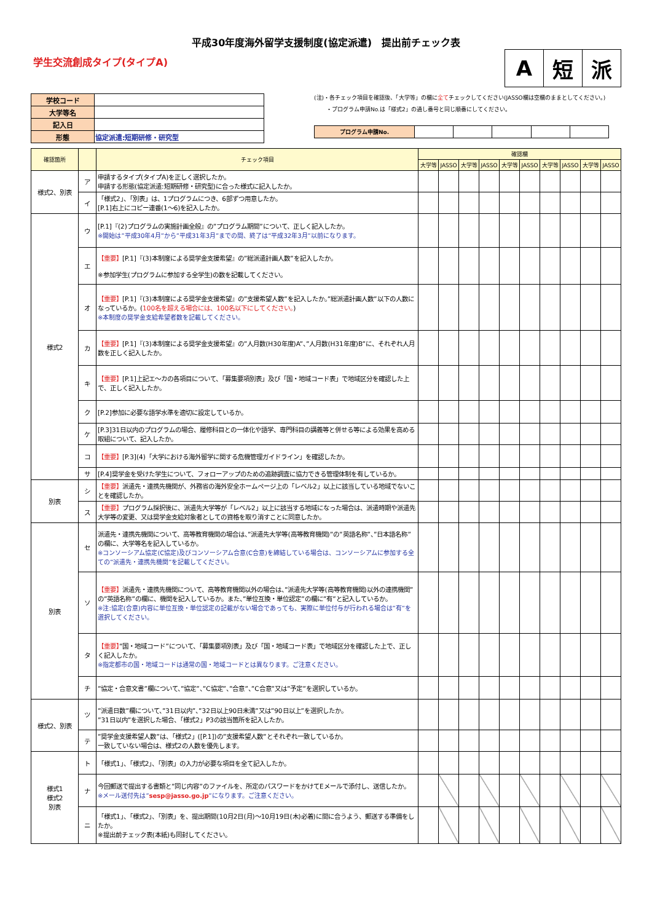平成30年度海外留学支援制度(協定派遣)　提出前チェック表
学生交流創成タイプ(タイプA)
| A | 短 | 派 |
| 学校コード | |
| 大学等名 | |
| 記入日 | |
| 形態 | 協定派遣:短期研修・研究型 |
(注)・各チェック項目を確認後、「大学等」の欄に全てチェックしてください(JASSO欄は空欄のままとしてください。)
・プログラム申請No.は「様式2」の通し番号と同じ順番にしてください。
| プログラム申請No. | | | | | |
| 確認箇所 | | チェック項目 | 確認欄 | | | | | | | | | |
| --- | --- | --- | --- | --- | --- | --- | --- | --- | --- | --- | --- | --- |
| | | | 大学等 | JASSO | 大学等 | JASSO | 大学等 | JASSO | 大学等 | JASSO | 大学等 | JASSO |
| 様式2、別表 | ア | 申請するタイプ(タイプA)を正しく選択したか。 申請する形態(協定派遣:短期研修・研究型)に合った様式に記入したか。 | | | | | | | | | | |
| | イ | 「様式2」、「別表」は、1プログラムにつき、6部ずつ用意したか。 [P.1]右上にコピー連番(1～6)を記入したか。 | | | | | | | | | | |
| 様式2 | ウ | [P.1]『(2)プログラムの実施計画全般』の”プログラム期間”について、正しく記入したか。 ※開始は”平成30年4月”から”平成31年3月”までの間、終了は”平成32年3月”以前になります。 | | | | | | | | | | |
| | エ | 【重要】 [P.1]『(3)本制度による奨学金支援希望』の”総派遣計画人数”を記入したか。 ※参加学生(プログラムに参加する全学生)の数を記載してください。 | | | | | | | | | | |
| | オ | 【重要】 [P.1]『(3)本制度による奨学金支援希望』の”支援希望人数”を記入したか。”総派遣計画人数”以下の人数になっているか。( 100名を超える場合には、100名以下にしてください。 ) ※本制度の奨学金支給希望者数を記載してください。 | | | | | | | | | | |
| | カ | 【重要】 [P.1]『(3)本制度による奨学金支援希望』の”人月数(H30年度)A”、”人月数(H31年度)B”に、それぞれ人月数を正しく記入したか。 | | | | | | | | | | |
| | キ | 【重要】 [P.1]上記エ～カの各項目について、「募集要項別表」及び「国・地域コード表」で地域区分を確認した上で、正しく記入したか。 | | | | | | | | | | |
| | ク | [P.2]参加に必要な語学水準を適切に設定しているか。 | | | | | | | | | | |
| | ケ | [P.3]31日以内のプログラムの場合、履修科目との一体化や語学、専門科目の講義等と併せる等による効果を高める取組について、記入したか。 | | | | | | | | | | |
| | コ | 【重要】 [P.3](4)「大学における海外留学に関する危機管理ガイドライン」を確認したか。 | | | | | | | | | | |
| | サ | [P.4]奨学金を受けた学生について、フォローアップのための追跡調査に協力できる管理体制を有しているか。 | | | | | | | | | | |
| 別表 | シ | 【重要】 派遣先・連携先機関が、外務省の海外安全ホームページ上の「レベル2」以上に該当している地域でないことを確認したか。 | | | | | | | | | | |
| | ス | 【重要】 プログラム採択後に、派遣先大学等が「レベル2」以上に該当する地域になった場合は、派遣時期や派遣先大学等の変更、又は奨学金支給対象者としての資格を取り消すことに同意したか。 | | | | | | | | | | |
| 別表 | セ | 派遣先・連携先機関について、高等教育機関の場合は、”派遣先大学等(高等教育機関)”の”英語名称”、”日本語名称”の欄に、大学等名を記入しているか。 ※コンソーシアム協定(C協定)及びコンソーシアム合意(C合意)を締結している場合は、コンソーシアムに参加する全ての”派遣先・連携先機関”を記載してください。 | | | | | | | | | | |
| | ソ | 【重要】 派遣先・連携先機関について、高等教育機関以外の場合は、”派遣先大学等(高等教育機関)以外の連携機関”の”英語名称”の欄に、機関を記入しているか。また、”単位互換・単位認定”の欄に”有”と記入しているか。 ※注:協定(合意)内容に単位互換・単位認定の記載がない場合であっても、実際に単位付与が行われる場合は”有”を選択してください。 | | | | | | | | | | |
| | タ | 【重要】 ”国・地域コード”について、「募集要項別表」及び「国・地域コード表」で地域区分を確認した上で、正しく記入したか。 ※指定都市の国・地域コードは通常の国・地域コードとは異なります。ご注意ください。 | | | | | | | | | | |
| | チ | ”協定・合意文書”欄について、”協定”、”C協定”、”合意”、”C合意”又は”予定”を選択しているか。 | | | | | | | | | | |
| 様式2、別表 | ツ | ”派遣日数”欄について、”31日以内”、”32日以上90日未満”又は”90日以上”を選択したか。 ”31日以内”を選択した場合、「様式2」P3の該当箇所を記入したか。 | | | | | | | | | | |
| | テ | ”奨学金支援希望人数”は、「様式2」([P.1])の”支援希望人数”とそれぞれ一致しているか。 一致していない場合は、様式2の人数を優先します。 | | | | | | | | | | |
| 様式1 様式2 別表 | ト | 「様式1」、「様式2」、「別表」の入力が必要な項目を全て記入したか。 | | | | | | | | | | |
| | ナ | 今回郵送で提出する書類と”同じ内容”のファイルを、所定のパスワードをかけてEメールで添付し、送信したか。 ※メール送付先は” sesp@jasso.go.jp ”になります。ご注意ください。 | | | | | | | | | | |
| | ニ | 「様式1」、「様式2」、「別表」を、提出期間(10月2日(月)～10月19日(木)必着)に間に合うよう、郵送する準備をしたか。 ※提出前チェック表(本紙)も同封してください。 | | | | | | | | | | |